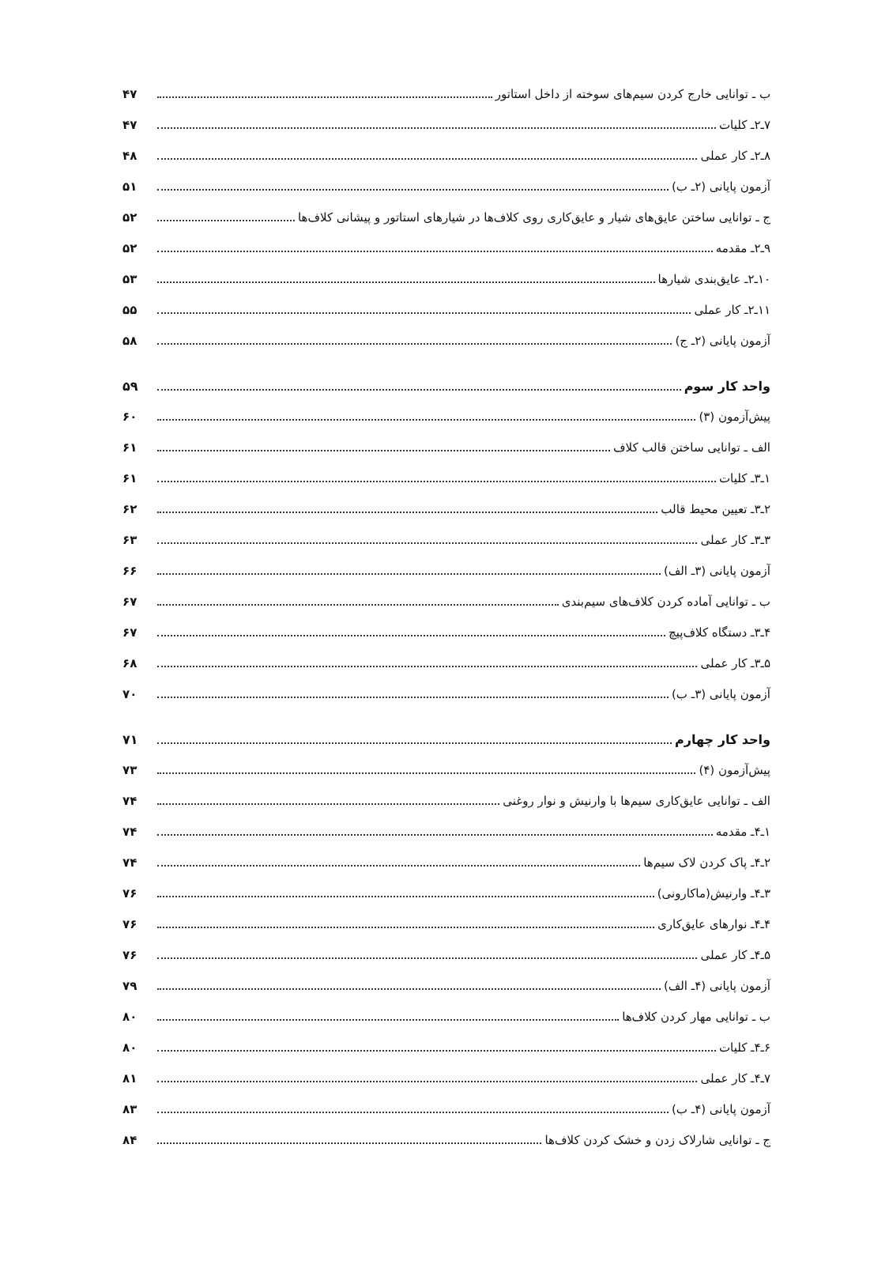ب ـ توانایی خارج کردن سیم‌های سوخته از داخل استاتور ۴۷
۷ـ۲ـ کلیات ۴۷
۸ـ۲ـ کار عملی ۴۸
آزمون پایانی (۲ـ ب) ۵۱
ج ـ توانایی ساختن عایق‌های شیار و عایق‌کاری روی کلاف‌ها در شیارهای استاتور و پیشانی کلاف‌ها ۵۲
۹ـ۲ـ مقدمه ۵۲
۱۰ـ۲ـ عایق‌بندی شیارها ۵۳
۱۱ـ۲ـ کار عملی ۵۵
آزمون پایانی (۲ـ ج) ۵۸
واحد کار سوم ۵۹
پیش‌آزمون (۳) ۶۰
الف ـ توانایی ساختن قالب کلاف ۶۱
۱ـ۳ـ کلیات ۶۱
۲ـ۳ـ تعیین محیط قالب ۶۲
۳ـ۳ـ کار عملی ۶۳
آزمون پایانی (۳ـ الف) ۶۶
ب ـ توانایی آماده کردن کلاف‌های سیم‌بندی ۶۷
۴ـ۳ـ دستگاه کلاف‌پیچ ۶۷
۵ـ۳ـ کار عملی ۶۸
آزمون پایانی (۳ـ ب) ۷۰
واحد کار چهارم ۷۱
پیش‌آزمون (۴) ۷۳
الف ـ توانایی عایق‌کاری سیم‌ها با وارنیش و نوار روغنی ۷۴
۱ـ۴ـ مقدمه ۷۴
۲ـ۴ـ پاک کردن لاک سیم‌ها ۷۴
۳ـ۴ـ وارنیش(ماکارونی) ۷۶
۴ـ۴ـ نوارهای عایق‌کاری ۷۶
۵ـ۴ـ کار عملی ۷۶
آزمون پایانی (۴ـ الف) ۷۹
ب ـ توانایی مهار کردن کلاف‌ها ۸۰
۶ـ۴ـ کلیات ۸۰
۷ـ۴ـ کار عملی ۸۱
آزمون پایانی (۴ـ ب) ۸۳
ج ـ توانایی شارلاک زدن و خشک کردن کلاف‌ها ۸۴